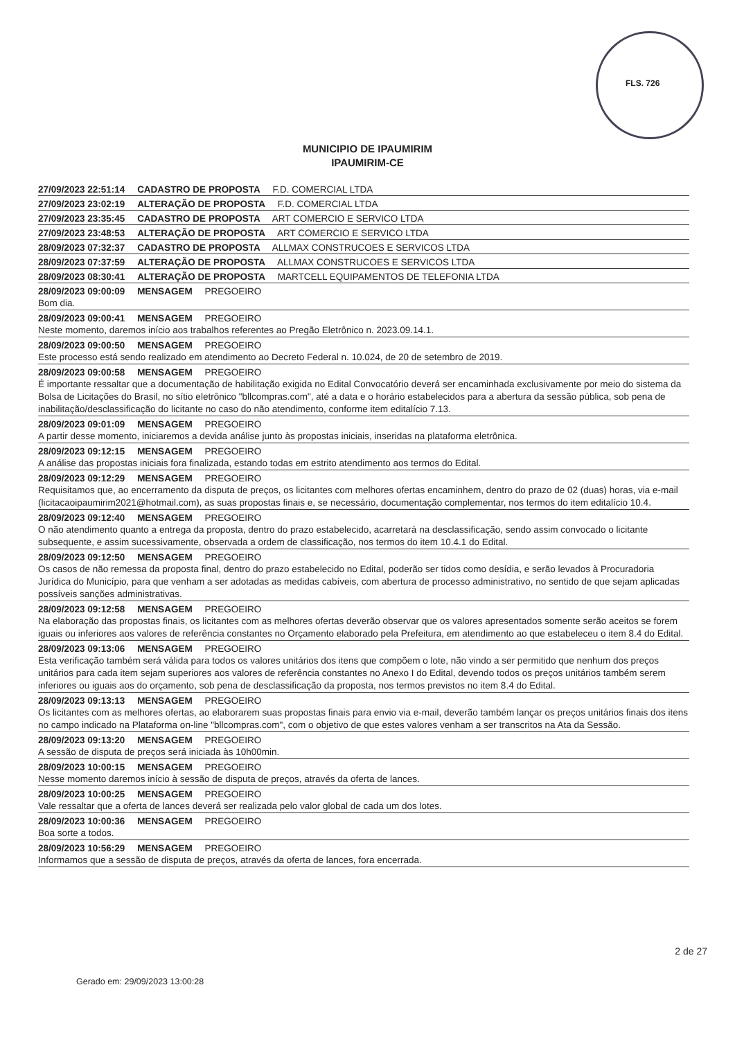FLS. 726
MUNICIPIO DE IPAUMIRIM
IPAUMIRIM-CE
27/09/2023 22:51:14 CADASTRO DE PROPOSTA F.D. COMERCIAL LTDA
27/09/2023 23:02:19 ALTERAÇÃO DE PROPOSTA F.D. COMERCIAL LTDA
27/09/2023 23:35:45 CADASTRO DE PROPOSTA ART COMERCIO E SERVICO LTDA
27/09/2023 23:48:53 ALTERAÇÃO DE PROPOSTA ART COMERCIO E SERVICO LTDA
28/09/2023 07:32:37 CADASTRO DE PROPOSTA ALLMAX CONSTRUCOES E SERVICOS LTDA
28/09/2023 07:37:59 ALTERAÇÃO DE PROPOSTA ALLMAX CONSTRUCOES E SERVICOS LTDA
28/09/2023 08:30:41 ALTERAÇÃO DE PROPOSTA MARTCELL EQUIPAMENTOS DE TELEFONIA LTDA
28/09/2023 09:00:09 MENSAGEM PREGOEIRO
Bom dia.
28/09/2023 09:00:41 MENSAGEM PREGOEIRO
Neste momento, daremos início aos trabalhos referentes ao Pregão Eletrônico n. 2023.09.14.1.
28/09/2023 09:00:50 MENSAGEM PREGOEIRO
Este processo está sendo realizado em atendimento ao Decreto Federal n. 10.024, de 20 de setembro de 2019.
28/09/2023 09:00:58 MENSAGEM PREGOEIRO
É importante ressaltar que a documentação de habilitação exigida no Edital Convocatório deverá ser encaminhada exclusivamente por meio do sistema da Bolsa de Licitações do Brasil, no sítio eletrônico "bllcompras.com", até a data e o horário estabelecidos para a abertura da sessão pública, sob pena de inabilitação/desclassificação do licitante no caso do não atendimento, conforme item editalício 7.13.
28/09/2023 09:01:09 MENSAGEM PREGOEIRO
A partir desse momento, iniciaremos a devida análise junto às propostas iniciais, inseridas na plataforma eletrônica.
28/09/2023 09:12:15 MENSAGEM PREGOEIRO
A análise das propostas iniciais fora finalizada, estando todas em estrito atendimento aos termos do Edital.
28/09/2023 09:12:29 MENSAGEM PREGOEIRO
Requisitamos que, ao encerramento da disputa de preços, os licitantes com melhores ofertas encaminhem, dentro do prazo de 02 (duas) horas, via e-mail (licitacaoipaumirim2021@hotmail.com), as suas propostas finais e, se necessário, documentação complementar, nos termos do item editalício 10.4.
28/09/2023 09:12:40 MENSAGEM PREGOEIRO
O não atendimento quanto a entrega da proposta, dentro do prazo estabelecido, acarretará na desclassificação, sendo assim convocado o licitante subsequente, e assim sucessivamente, observada a ordem de classificação, nos termos do item 10.4.1 do Edital.
28/09/2023 09:12:50 MENSAGEM PREGOEIRO
Os casos de não remessa da proposta final, dentro do prazo estabelecido no Edital, poderão ser tidos como desídia, e serão levados à Procuradoria Jurídica do Município, para que venham a ser adotadas as medidas cabíveis, com abertura de processo administrativo, no sentido de que sejam aplicadas possíveis sanções administrativas.
28/09/2023 09:12:58 MENSAGEM PREGOEIRO
Na elaboração das propostas finais, os licitantes com as melhores ofertas deverão observar que os valores apresentados somente serão aceitos se forem iguais ou inferiores aos valores de referência constantes no Orçamento elaborado pela Prefeitura, em atendimento ao que estabeleceu o item 8.4 do Edital.
28/09/2023 09:13:06 MENSAGEM PREGOEIRO
Esta verificação também será válida para todos os valores unitários dos itens que compõem o lote, não vindo a ser permitido que nenhum dos preços unitários para cada item sejam superiores aos valores de referência constantes no Anexo I do Edital, devendo todos os preços unitários também serem inferiores ou iguais aos do orçamento, sob pena de desclassificação da proposta, nos termos previstos no item 8.4 do Edital.
28/09/2023 09:13:13 MENSAGEM PREGOEIRO
Os licitantes com as melhores ofertas, ao elaborarem suas propostas finais para envio via e-mail, deverão também lançar os preços unitários finais dos itens no campo indicado na Plataforma on-line "bllcompras.com", com o objetivo de que estes valores venham a ser transcritos na Ata da Sessão.
28/09/2023 09:13:20 MENSAGEM PREGOEIRO
A sessão de disputa de preços será iniciada às 10h00min.
28/09/2023 10:00:15 MENSAGEM PREGOEIRO
Nesse momento daremos início à sessão de disputa de preços, através da oferta de lances.
28/09/2023 10:00:25 MENSAGEM PREGOEIRO
Vale ressaltar que a oferta de lances deverá ser realizada pelo valor global de cada um dos lotes.
28/09/2023 10:00:36 MENSAGEM PREGOEIRO
Boa sorte a todos.
28/09/2023 10:56:29 MENSAGEM PREGOEIRO
Informamos que a sessão de disputa de preços, através da oferta de lances, fora encerrada.
2 de 27
Gerado em: 29/09/2023 13:00:28